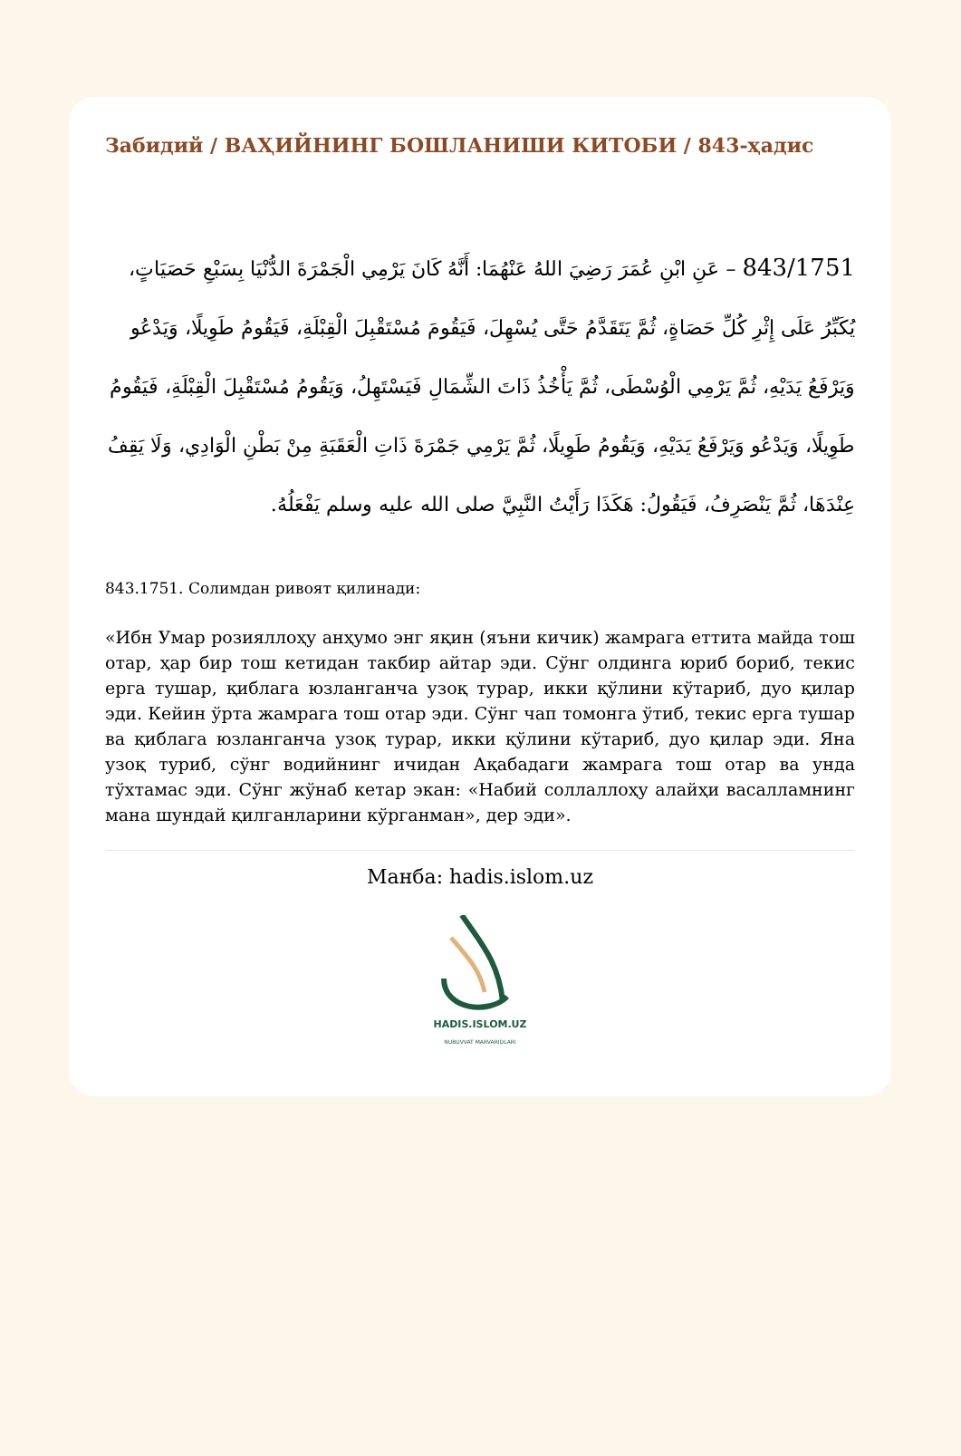Забидий / ВАҲИЙНИНГ БОШЛАНИШИ КИТОБИ / 843-ҳадис
843/1751 – عَنِ ابْنِ عُمَرَ رَضِيَ اللهُ عَنْهُمَا: أَنَّهُ كَانَ يَرْمِي الْجَمْرَةَ الدُّنْيَا بِسَبْعِ حَصَيَاتٍ، يُكَبِّرُ عَلَى إِثْرِ كُلِّ حَصَاةٍ، ثُمَّ يَتَقَدَّمُ حَتَّى يُسْهِلَ، فَيَقُومَ مُسْتَقْبِلَ الْقِبْلَةِ، فَيَقُومُ طَوِيلًا، وَيَدْعُو وَيَرْفَعُ يَدَيْهِ، ثُمَّ يَرْمِي الْوُسْطَى، ثُمَّ يَأْخُذُ ذَاتَ الشِّمَالِ فَيَسْتَهِلُ، وَيَقُومُ مُسْتَقْبِلَ الْقِبْلَةِ، فَيَقُومُ طَوِيلًا، وَيَدْعُو وَيَرْفَعُ يَدَيْهِ، وَيَقُومُ طَوِيلًا، ثُمَّ يَرْمِي جَمْرَةَ ذَاتِ الْعَقَبَةِ مِنْ بَطْنِ الْوَادِي، وَلَا يَقِفُ عِنْدَهَا، ثُمَّ يَنْصَرِفُ، فَيَقُولُ: هَكَذَا رَأَيْتُ النَّبِيَّ صلى الله عليه وسلم يَفْعَلُهُ.
843.1751. Солимдан ривоят қилинади:
«Ибн Умар розияллоҳу анҳумо энг яқин (яъни кичик) жамрага еттита майда тош отар, ҳар бир тош кетидан такбир айтар эди. Сўнг олдинга юриб бориб, текис ерга тушар, қиблага юзланганча узоқ турар, икки қўлини кўтариб, дуо қилар эди. Кейин ўрта жамрага тош отар эди. Сўнг чап томонга ўтиб, текис ерга тушар ва қиблага юзланганча узоқ турар, икки қўлини кўтариб, дуо қилар эди. Яна узоқ туриб, сўнг водийнинг ичидан Ақабадаги жамрага тош отар ва унда тўхтамас эди. Сўнг жўнаб кетар экан: «Набий соллаллоҳу алайҳи васалламнинг мана шундай қилганларини кўрганман», дер эди».
Манба: hadis.islom.uz
HADIS.ISLOM.UZ
NUBUVVAT MARVARIDLARI